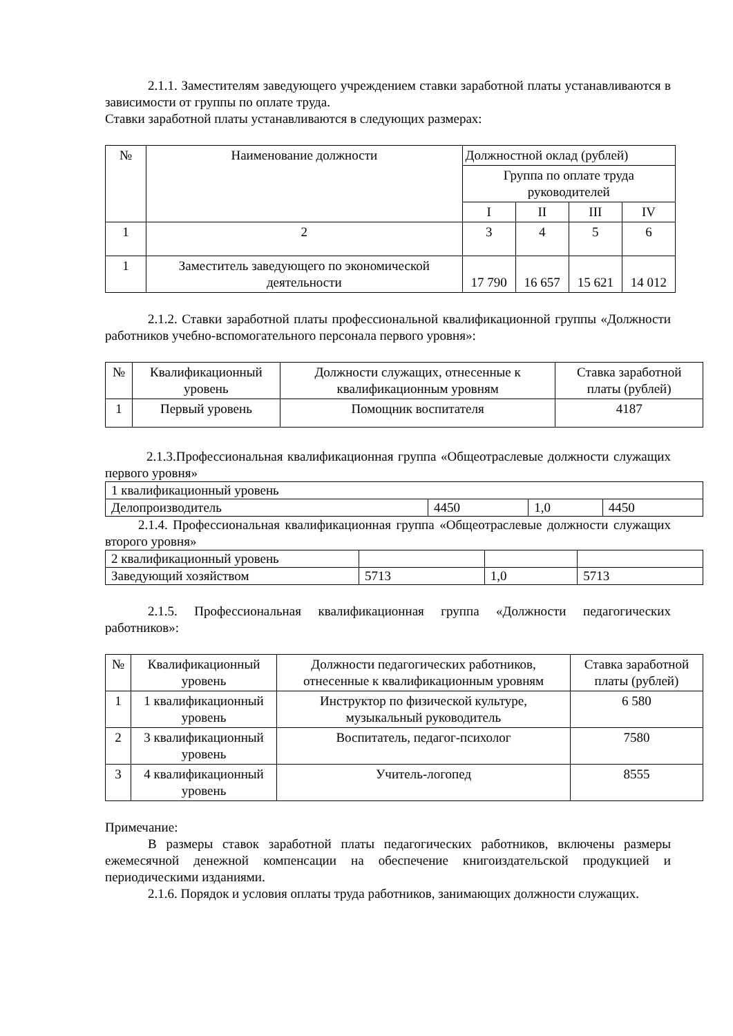2.1.1. Заместителям заведующего учреждением ставки заработной платы устанавливаются в зависимости от группы по оплате труда.
Ставки заработной платы устанавливаются в следующих размерах:
| № | Наименование должности | Должностной оклад (рублей) | | | |
| --- | --- | --- | --- | --- | --- |
| | | Группа по оплате труда руководителей | | | |
| | | I | II | III | IV |
| 1 | 2 | 3 | 4 | 5 | 6 |
| 1 | Заместитель заведующего по экономической деятельности | 17 790 | 16 657 | 15 621 | 14 012 |
2.1.2. Ставки заработной платы профессиональной квалификационной группы «Должности работников учебно-вспомогательного персонала первого уровня»:
| № | Квалификационный уровень | Должности служащих, отнесенные к квалификационным уровням | Ставка заработной платы (рублей) |
| --- | --- | --- | --- |
| 1 | Первый уровень | Помощник воспитателя | 4187 |
2.1.3.Профессиональная квалификационная группа «Общеотраслевые должности служащих первого уровня»
| 1 квалификационный уровень | | | |
| Делопроизводитель | 4450 | 1,0 | 4450 |
2.1.4. Профессиональная квалификационная группа «Общеотраслевые должности служащих второго уровня»
| 2 квалификационный уровень | | | |
| Заведующий хозяйством | 5713 | 1,0 | 5713 |
2.1.5. Профессиональная квалификационная группа «Должности педагогических работников»:
| № | Квалификационный уровень | Должности педагогических работников, отнесенные к квалификационным уровням | Ставка заработной платы (рублей) |
| --- | --- | --- | --- |
| 1 | 1 квалификационный уровень | Инструктор по физической культуре, музыкальный руководитель | 6 580 |
| 2 | 3 квалификационный уровень | Воспитатель, педагог-психолог | 7580 |
| 3 | 4 квалификационный уровень | Учитель-логопед | 8555 |
Примечание:
В размеры ставок заработной платы педагогических работников, включены размеры ежемесячной денежной компенсации на обеспечение книгоиздательской продукцией и периодическими изданиями.
2.1.6. Порядок и условия оплаты труда работников, занимающих должности служащих.